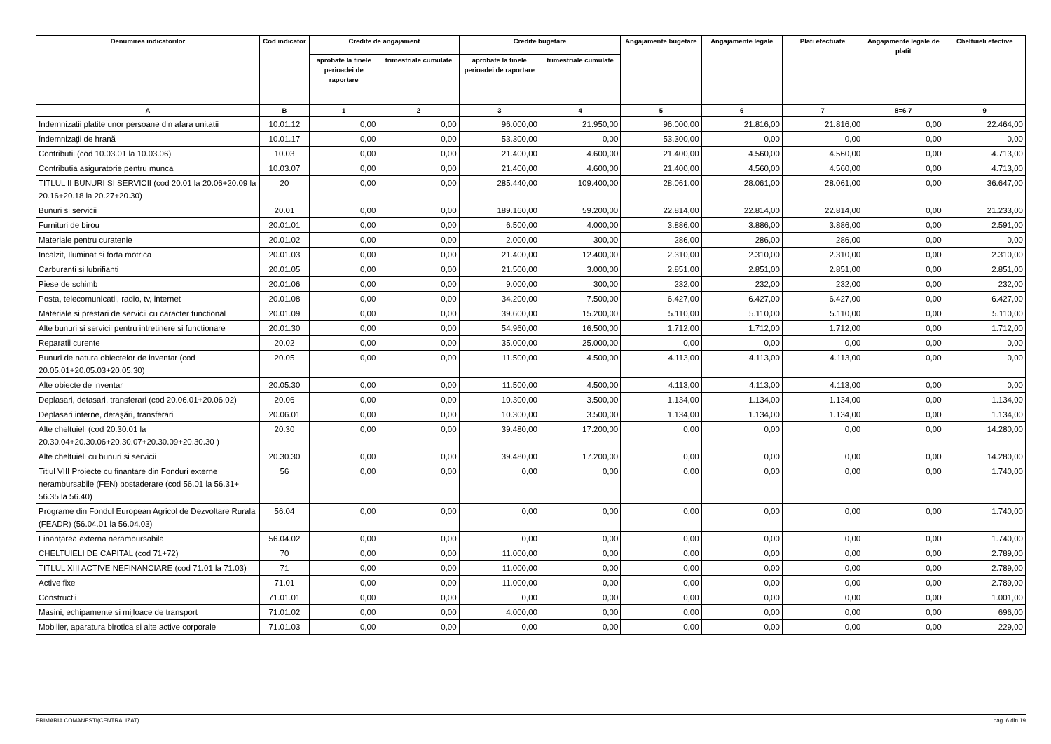| Denumirea indicatorilor | Cod indicator | Credite de angajament | | Credite bugetare | | Angajamente bugetare | Angajamente legale | Plati efectuate | Angajamente legale de platit | Cheltuieli efective |
| --- | --- | --- | --- | --- | --- | --- | --- | --- | --- | --- |
| | | aprobate la finele perioadei de raportare | trimestriale cumulate | aprobate la finele perioadei de raportare | trimestriale cumulate | | | | | |
| A | B | 1 | 2 | 3 | 4 | 5 | 6 | 7 | 8=6-7 | 9 |
| Indemnizatii platite unor persoane din afara unitatii | 10.01.12 | 0,00 | 0,00 | 96.000,00 | 21.950,00 | 96.000,00 | 21.816,00 | 21.816,00 | 0,00 | 22.464,00 |
| Îndemnizații de hrană | 10.01.17 | 0,00 | 0,00 | 53.300,00 | 0,00 | 53.300,00 | 0,00 | 0,00 | 0,00 | 0,00 |
| Contributii (cod 10.03.01 la 10.03.06) | 10.03 | 0,00 | 0,00 | 21.400,00 | 4.600,00 | 21.400,00 | 4.560,00 | 4.560,00 | 0,00 | 4.713,00 |
| Contributia asiguratorie pentru munca | 10.03.07 | 0,00 | 0,00 | 21.400,00 | 4.600,00 | 21.400,00 | 4.560,00 | 4.560,00 | 0,00 | 4.713,00 |
| TITLUL II BUNURI SI SERVICII (cod 20.01 la 20.06+20.09 la 20.16+20.18 la 20.27+20.30) | 20 | 0,00 | 0,00 | 285.440,00 | 109.400,00 | 28.061,00 | 28.061,00 | 28.061,00 | 0,00 | 36.647,00 |
| Bunuri si servicii | 20.01 | 0,00 | 0,00 | 189.160,00 | 59.200,00 | 22.814,00 | 22.814,00 | 22.814,00 | 0,00 | 21.233,00 |
| Furnituri de birou | 20.01.01 | 0,00 | 0,00 | 6.500,00 | 4.000,00 | 3.886,00 | 3.886,00 | 3.886,00 | 0,00 | 2.591,00 |
| Materiale pentru curatenie | 20.01.02 | 0,00 | 0,00 | 2.000,00 | 300,00 | 286,00 | 286,00 | 286,00 | 0,00 | 0,00 |
| Incalzit, Iluminat si forta motrica | 20.01.03 | 0,00 | 0,00 | 21.400,00 | 12.400,00 | 2.310,00 | 2.310,00 | 2.310,00 | 0,00 | 2.310,00 |
| Carburanti si lubrifianti | 20.01.05 | 0,00 | 0,00 | 21.500,00 | 3.000,00 | 2.851,00 | 2.851,00 | 2.851,00 | 0,00 | 2.851,00 |
| Piese de schimb | 20.01.06 | 0,00 | 0,00 | 9.000,00 | 300,00 | 232,00 | 232,00 | 232,00 | 0,00 | 232,00 |
| Posta, telecomunicatii, radio, tv, internet | 20.01.08 | 0,00 | 0,00 | 34.200,00 | 7.500,00 | 6.427,00 | 6.427,00 | 6.427,00 | 0,00 | 6.427,00 |
| Materiale si prestari de servicii cu caracter functional | 20.01.09 | 0,00 | 0,00 | 39.600,00 | 15.200,00 | 5.110,00 | 5.110,00 | 5.110,00 | 0,00 | 5.110,00 |
| Alte bunuri si servicii pentru intretinere si functionare | 20.01.30 | 0,00 | 0,00 | 54.960,00 | 16.500,00 | 1.712,00 | 1.712,00 | 1.712,00 | 0,00 | 1.712,00 |
| Reparatii curente | 20.02 | 0,00 | 0,00 | 35.000,00 | 25.000,00 | 0,00 | 0,00 | 0,00 | 0,00 | 0,00 |
| Bunuri de natura obiectelor de inventar (cod 20.05.01+20.05.03+20.05.30) | 20.05 | 0,00 | 0,00 | 11.500,00 | 4.500,00 | 4.113,00 | 4.113,00 | 4.113,00 | 0,00 | 0,00 |
| Alte obiecte de inventar | 20.05.30 | 0,00 | 0,00 | 11.500,00 | 4.500,00 | 4.113,00 | 4.113,00 | 4.113,00 | 0,00 | 0,00 |
| Deplasari, detasari, transferari (cod 20.06.01+20.06.02) | 20.06 | 0,00 | 0,00 | 10.300,00 | 3.500,00 | 1.134,00 | 1.134,00 | 1.134,00 | 0,00 | 1.134,00 |
| Deplasari interne, detaşări, transferari | 20.06.01 | 0,00 | 0,00 | 10.300,00 | 3.500,00 | 1.134,00 | 1.134,00 | 1.134,00 | 0,00 | 1.134,00 |
| Alte cheltuieli (cod 20.30.01 la 20.30.04+20.30.06+20.30.07+20.30.09+20.30.30 ) | 20.30 | 0,00 | 0,00 | 39.480,00 | 17.200,00 | 0,00 | 0,00 | 0,00 | 0,00 | 14.280,00 |
| Alte cheltuieli cu bunuri si servicii | 20.30.30 | 0,00 | 0,00 | 39.480,00 | 17.200,00 | 0,00 | 0,00 | 0,00 | 0,00 | 14.280,00 |
| Titlul VIII Proiecte cu finantare din Fonduri externe nerambursabile (FEN) postaderare (cod 56.01 la 56.31+ 56.35 la 56.40) | 56 | 0,00 | 0,00 | 0,00 | 0,00 | 0,00 | 0,00 | 0,00 | 0,00 | 1.740,00 |
| Programe din Fondul European Agricol de Dezvoltare Rurala (FEADR) (56.04.01 la 56.04.03) | 56.04 | 0,00 | 0,00 | 0,00 | 0,00 | 0,00 | 0,00 | 0,00 | 0,00 | 1.740,00 |
| Finanțarea externa nerambursabila | 56.04.02 | 0,00 | 0,00 | 0,00 | 0,00 | 0,00 | 0,00 | 0,00 | 0,00 | 1.740,00 |
| CHELTUIELI DE CAPITAL (cod 71+72) | 70 | 0,00 | 0,00 | 11.000,00 | 0,00 | 0,00 | 0,00 | 0,00 | 0,00 | 2.789,00 |
| TITLUL XIII ACTIVE NEFINANCIARE (cod 71.01 la 71.03) | 71 | 0,00 | 0,00 | 11.000,00 | 0,00 | 0,00 | 0,00 | 0,00 | 0,00 | 2.789,00 |
| Active fixe | 71.01 | 0,00 | 0,00 | 11.000,00 | 0,00 | 0,00 | 0,00 | 0,00 | 0,00 | 2.789,00 |
| Constructii | 71.01.01 | 0,00 | 0,00 | 0,00 | 0,00 | 0,00 | 0,00 | 0,00 | 0,00 | 1.001,00 |
| Masini, echipamente si mijloace de transport | 71.01.02 | 0,00 | 0,00 | 4.000,00 | 0,00 | 0,00 | 0,00 | 0,00 | 0,00 | 696,00 |
| Mobilier, aparatura birotica si alte active corporale | 71.01.03 | 0,00 | 0,00 | 0,00 | 0,00 | 0,00 | 0,00 | 0,00 | 0,00 | 229,00 |
PRIMARIA COMANESTI(CENTRALIZAT) pag. 6 din 19